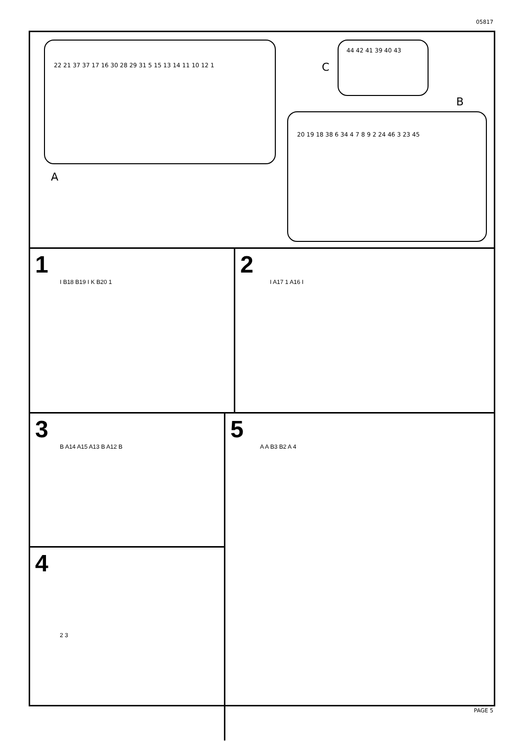05817
A
22 21 37 37 17 16 30 28 29 31 5 15 13 14 11 10 12 1
C
44 42 41 39 40 43
B
20 19 18 38 6 34 4 7 8 9 2 24 46 3 23 45
1
I B18 B19 I K B20 1
2
I A17 1 A16 I
3
B A14 A15 A13 B A12 B
4
2 3
5
A A B3 B2 A 4
PAGE 5